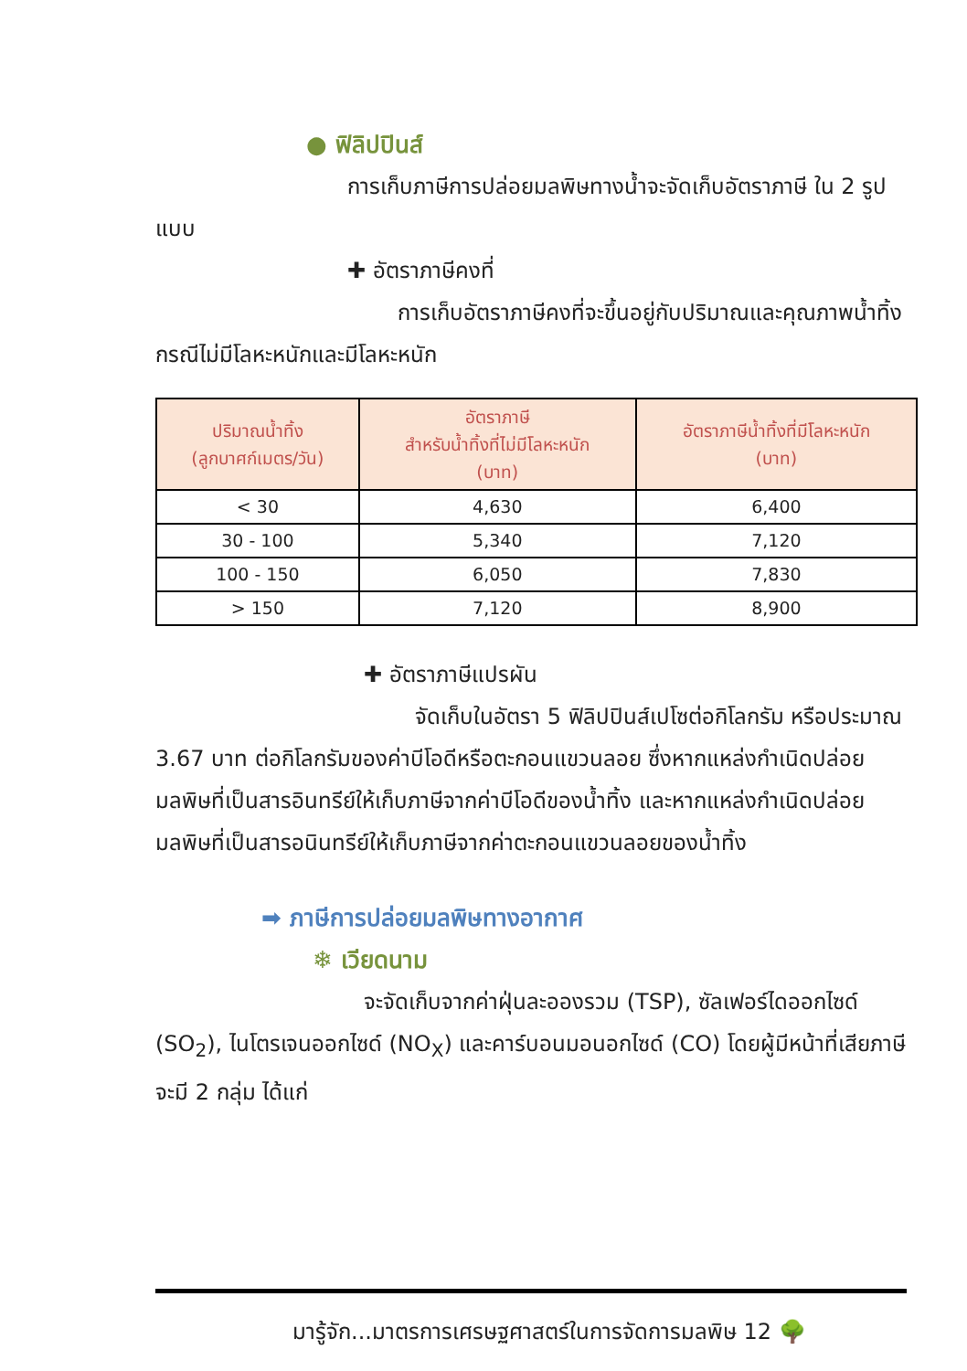● ฟิลิปปินส์
การเก็บภาษีการปล่อยมลพิษทางน้ำจะจัดเก็บอัตราภาษี ใน 2 รูปแบบ
✚ อัตราภาษีคงที่
การเก็บอัตราภาษีคงที่จะขึ้นอยู่กับปริมาณและคุณภาพน้ำทิ้ง กรณีไม่มีโลหะหนักและมีโลหะหนัก
| ปริมาณน้ำทิ้ง (ลูกบาศก์เมตร/วัน) | อัตราภาษี สำหรับน้ำทิ้งที่ไม่มีโลหะหนัก (บาท) | อัตราภาษีน้ำทิ้งที่มีโลหะหนัก (บาท) |
| --- | --- | --- |
| < 30 | 4,630 | 6,400 |
| 30 - 100 | 5,340 | 7,120 |
| 100 - 150 | 6,050 | 7,830 |
| > 150 | 7,120 | 8,900 |
✚ อัตราภาษีแปรผัน
จัดเก็บในอัตรา 5 ฟิลิปปินส์เปโซต่อกิโลกรัม หรือประมาณ 3.67 บาท ต่อกิโลกรัมของค่าบีโอดีหรือตะกอนแขวนลอย ซึ่งหากแหล่งกำเนิดปล่อยมลพิษที่เป็นสารอินทรีย์ให้เก็บภาษีจากค่าบีโอดีของน้ำทิ้ง และหากแหล่งกำเนิดปล่อยมลพิษที่เป็นสารอนินทรีย์ให้เก็บภาษีจากค่าตะกอนแขวนลอยของน้ำทิ้ง
➡ ภาษีการปล่อยมลพิษทางอากาศ
❄ เวียดนาม
จะจัดเก็บจากค่าฝุ่นละอองรวม (TSP), ซัลเฟอร์ไดออกไซด์ (SO<sub>2</sub>), ไนโตรเจนออกไซด์ (NO<sub>X</sub>) และคาร์บอนมอนอกไซด์ (CO) โดยผู้มีหน้าที่เสียภาษีจะมี 2 กลุ่ม ได้แก่
มารู้จัก...มาตรการเศรษฐศาสตร์ในการจัดการมลพิษ 12 🌳